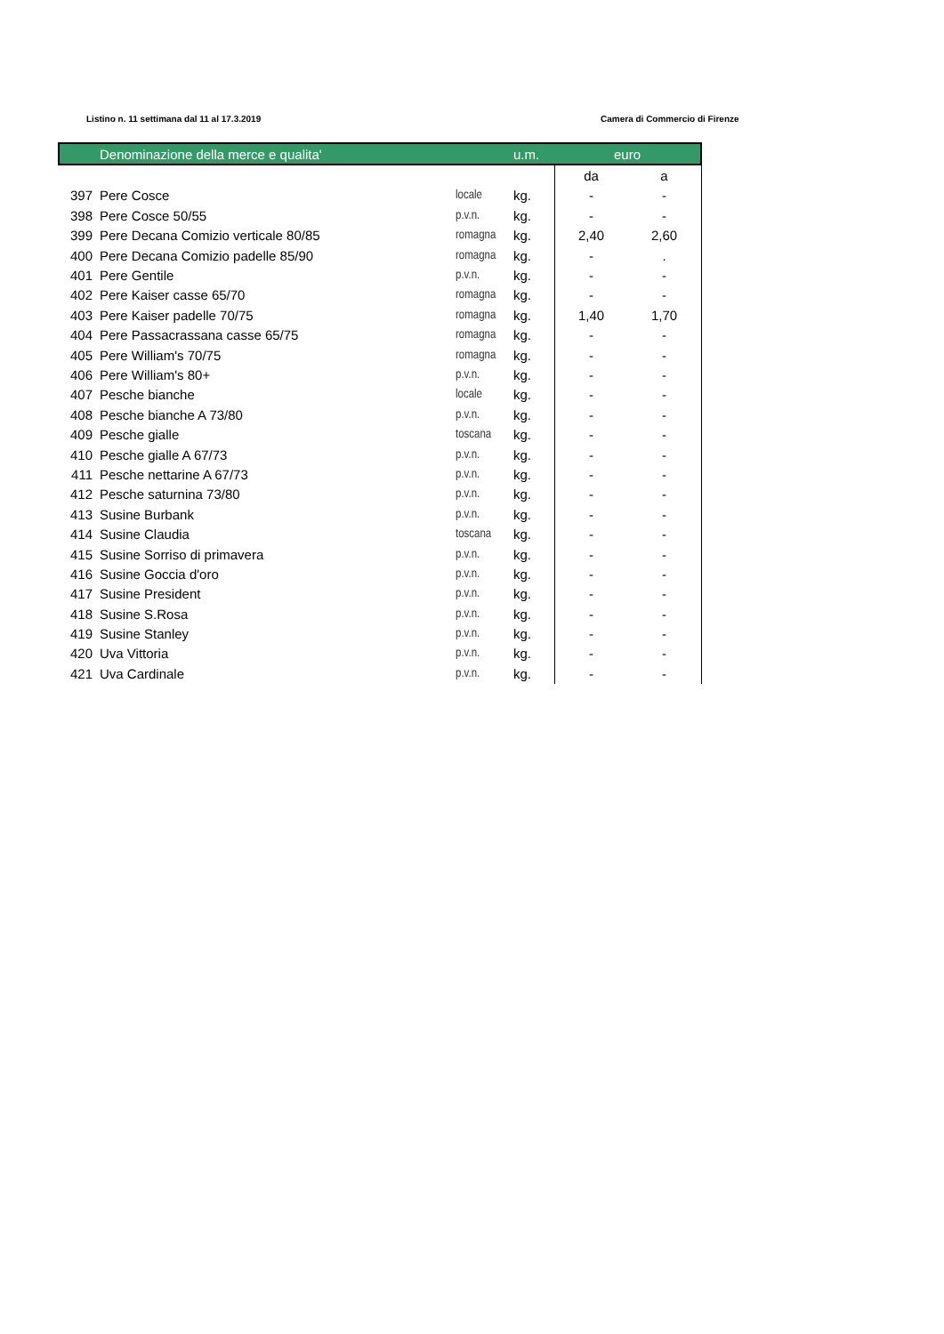Listino n. 11 settimana dal 11 al 17.3.2019 Camera di Commercio di Firenze
| | Denominazione della merce e qualita' | | u.m. | euro | |
| --- | --- | --- | --- | --- | --- |
| | | | | da | a |
| 397 | Pere Cosce | locale | kg. | - | - |
| 398 | Pere Cosce 50/55 | p.v.n. | kg. | - | - |
| 399 | Pere Decana Comizio verticale 80/85 | romagna | kg. | 2,40 | 2,60 |
| 400 | Pere Decana Comizio padelle 85/90 | romagna | kg. | - | . |
| 401 | Pere Gentile | p.v.n. | kg. | - | - |
| 402 | Pere Kaiser casse 65/70 | romagna | kg. | - | - |
| 403 | Pere Kaiser padelle 70/75 | romagna | kg. | 1,40 | 1,70 |
| 404 | Pere Passacrassana casse 65/75 | romagna | kg. | - | - |
| 405 | Pere William's 70/75 | romagna | kg. | - | - |
| 406 | Pere William's 80+ | p.v.n. | kg. | - | - |
| 407 | Pesche bianche | locale | kg. | - | - |
| 408 | Pesche bianche A 73/80 | p.v.n. | kg. | - | - |
| 409 | Pesche gialle | toscana | kg. | - | - |
| 410 | Pesche gialle A 67/73 | p.v.n. | kg. | - | - |
| 411 | Pesche nettarine A 67/73 | p.v.n. | kg. | - | - |
| 412 | Pesche saturnina 73/80 | p.v.n. | kg. | - | - |
| 413 | Susine Burbank | p.v.n. | kg. | - | - |
| 414 | Susine Claudia | toscana | kg. | - | - |
| 415 | Susine Sorriso di primavera | p.v.n. | kg. | - | - |
| 416 | Susine Goccia d'oro | p.v.n. | kg. | - | - |
| 417 | Susine President | p.v.n. | kg. | - | - |
| 418 | Susine S.Rosa | p.v.n. | kg. | - | - |
| 419 | Susine Stanley | p.v.n. | kg. | - | - |
| 420 | Uva Vittoria | p.v.n. | kg. | - | - |
| 421 | Uva Cardinale | p.v.n. | kg. | - | - |